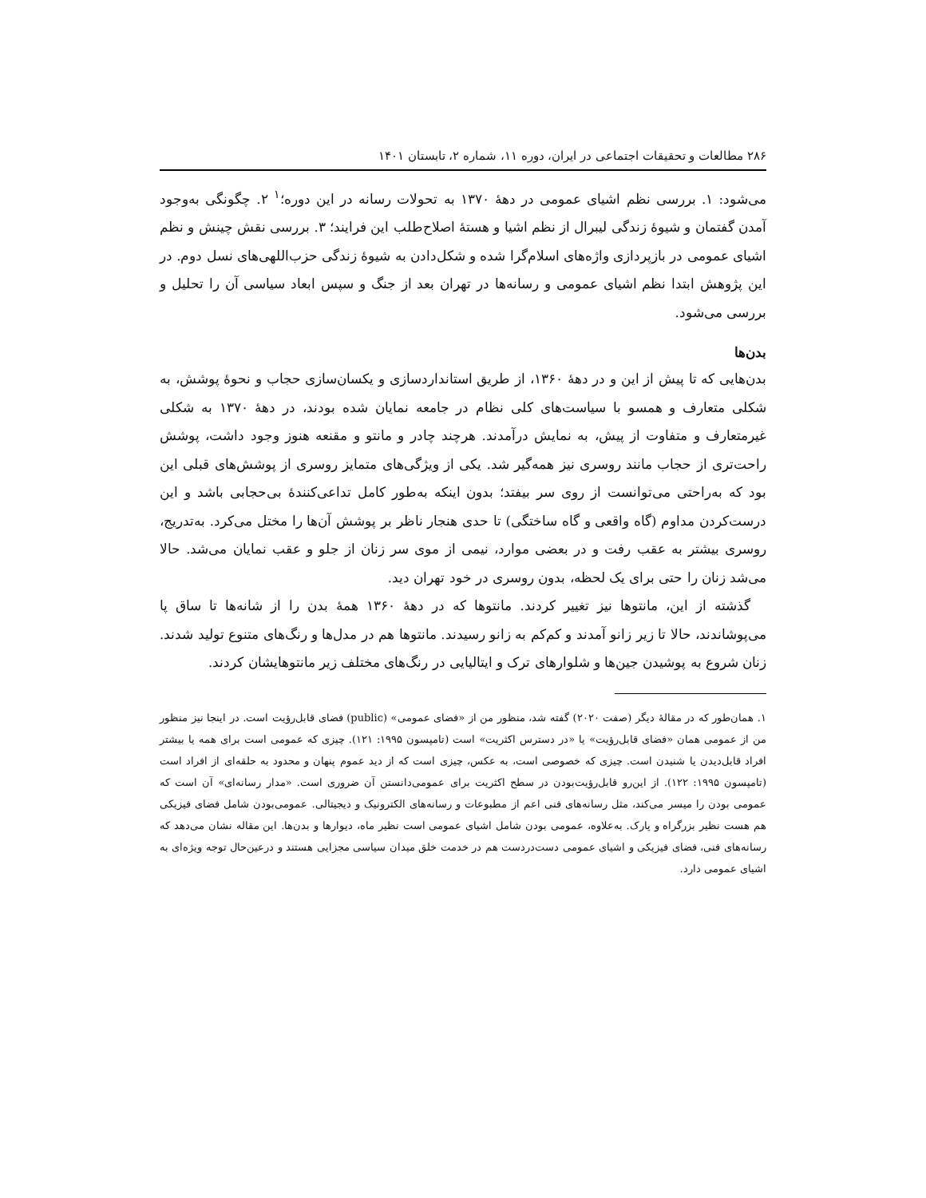۲۸۶ مطالعات و تحقیقات اجتماعی در ایران، دوره ۱۱، شماره ۲، تابستان ۱۴۰۱
می‌شود: ۱. بررسی نظم اشیای عمومی در دهۀ ۱۳۷۰ به تحولات رسانه در این دوره؛<sup>۱</sup> ۲. چگونگی به‌وجود آمدن گفتمان و شیوۀ زندگی لیبرال از نظم اشیا و هستۀ اصلاح‌طلب این فرایند؛ ۳. بررسی نقش چینش و نظم اشیای عمومی در بازپردازی واژه‌های اسلام‌گرا شده و شکل‌دادن به شیوۀ زندگی حزب‌اللهی‌های نسل دوم. در این پژوهش ابتدا نظم اشیای عمومی و رسانه‌ها در تهران بعد از جنگ و سپس ابعاد سیاسی آن را تحلیل و بررسی می‌شود.
بدن‌ها
بدن‌هایی که تا پیش از این و در دهۀ ۱۳۶۰، از طریق استانداردسازی و یکسان‌سازی حجاب و نحوۀ پوشش، به شکلی متعارف و همسو با سیاست‌های کلی نظام در جامعه نمایان شده بودند، در دهۀ ۱۳۷۰ به شکلی غیرمتعارف و متفاوت از پیش، به نمایش درآمدند. هرچند چادر و مانتو و مقنعه هنوز وجود داشت، پوشش راحت‌تری از حجاب مانند روسری نیز همه‌گیر شد. یکی از ویژگی‌های متمایز روسری از پوشش‌های قبلی این بود که به‌راحتی می‌توانست از روی سر بیفتد؛ بدون اینکه به‌طور کامل تداعی‌کنندۀ بی‌حجابی باشد و این درست‌کردن مداوم (گاه واقعی و گاه ساختگی) تا حدی هنجار ناظر بر پوشش آن‌ها را مختل می‌کرد. به‌تدریج، روسری بیشتر به عقب رفت و در بعضی موارد، نیمی از موی سر زنان از جلو و عقب نمایان می‌شد. حالا می‌شد زنان را حتی برای یک لحظه، بدون روسری در خود تهران دید.
گذشته از این، مانتوها نیز تغییر کردند. مانتوها که در دهۀ ۱۳۶۰ همۀ بدن را از شانه‌ها تا ساق پا می‌پوشاندند، حالا تا زیر زانو آمدند و کم‌کم به زانو رسیدند. مانتوها هم در مدل‌ها و رنگ‌های متنوع تولید شدند. زنان شروع به پوشیدن جین‌ها و شلوارهای ترک و ایتالیایی در رنگ‌های مختلف زیر مانتوهایشان کردند.
۱. همان‌طور که در مقالۀ دیگر (صفت ۲۰۲۰) گفته شد، منظور من از «فضای عمومی» (public) فضای قابل‌رؤیت است. در اینجا نیز منظور من از عمومی همان «فضای قابل‌رؤیت» یا «در دسترس اکثریت» است (تامپسون ۱۹۹۵: ۱۲۱). چیزی که عمومی است برای همه یا بیشتر افراد قابل‌دیدن یا شنیدن است. چیزی که خصوصی است، به عکس، چیزی است که از دید عموم پنهان و محدود به حلقه‌ای از افراد است (تامپسون ۱۹۹۵: ۱۲۲). از این‌رو قابل‌رؤیت‌بودن در سطح اکثریت برای عمومی‌دانستن آن ضروری است. «مدار رسانه‌ای» آن است که عمومی بودن را میسر می‌کند، مثل رسانه‌های فنی اعم از مطبوعات و رسانه‌های الکترونیک و دیجیتالی. عمومی‌بودن شامل فضای فیزیکی هم هست نظیر بزرگراه و پارک. به‌علاوه، عمومی بودن شامل اشیای عمومی است نظیر ماه، دیوارها و بدن‌ها. این مقاله نشان می‌دهد که رسانه‌های فنی، فضای فیزیکی و اشیای عمومی دست‌دردست هم در خدمت خلق میدان سیاسی مجزایی هستند و درعین‌حال توجه ویژه‌ای به اشیای عمومی دارد.